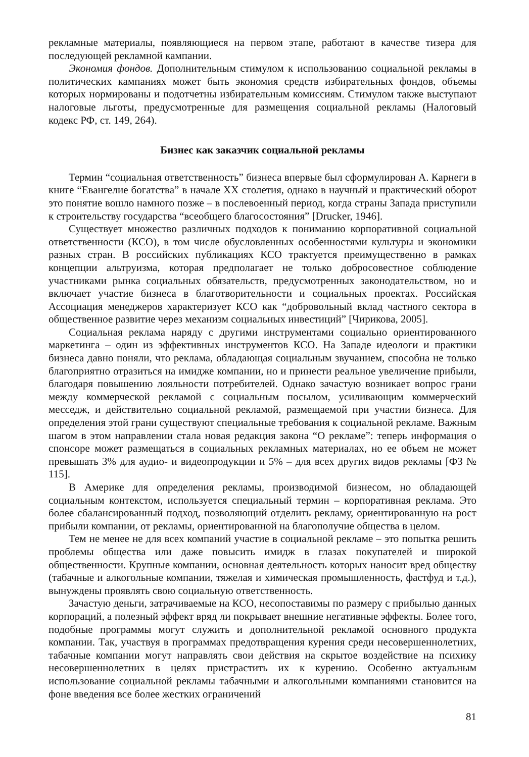рекламные материалы, появляющиеся на первом этапе, работают в качестве тизера для последующей рекламной кампании.
Экономия фондов. Дополнительным стимулом к использованию социальной рекламы в политических кампаниях может быть экономия средств избирательных фондов, объемы которых нормированы и подотчетны избирательным комиссиям. Стимулом также выступают налоговые льготы, предусмотренные для размещения социальной рекламы (Налоговый кодекс РФ, ст. 149, 264).
Бизнес как заказчик социальной рекламы
Термин “социальная ответственность” бизнеса впервые был сформулирован А. Карнеги в книге “Евангелие богатства” в начале XX столетия, однако в научный и практический оборот это понятие вошло намного позже – в послевоенный период, когда страны Запада приступили к строительству государства “всеобщего благосостояния” [Drucker, 1946].
Существует множество различных подходов к пониманию корпоративной социальной ответственности (КСО), в том числе обусловленных особенностями культуры и экономики разных стран. В российских публикациях КСО трактуется преимущественно в рамках концепции альтруизма, которая предполагает не только добросовестное соблюдение участниками рынка социальных обязательств, предусмотренных законодательством, но и включает участие бизнеса в благотворительности и социальных проектах. Российская Ассоциация менеджеров характеризует КСО как “добровольный вклад частного сектора в общественное развитие через механизм социальных инвестиций” [Чирикова, 2005].
Социальная реклама наряду с другими инструментами социально ориентированного маркетинга – один из эффективных инструментов КСО. На Западе идеологи и практики бизнеса давно поняли, что реклама, обладающая социальным звучанием, способна не только благоприятно отразиться на имидже компании, но и принести реальное увеличение прибыли, благодаря повышению лояльности потребителей. Однако зачастую возникает вопрос грани между коммерческой рекламой с социальным посылом, усиливающим коммерческий месседж, и действительно социальной рекламой, размещаемой при участии бизнеса. Для определения этой грани существуют специальные требования к социальной рекламе. Важным шагом в этом направлении стала новая редакция закона “О рекламе”: теперь информация о спонсоре может размещаться в социальных рекламных материалах, но ее объем не может превышать 3% для аудио- и видеопродукции и 5% – для всех других видов рекламы [ФЗ № 115].
В Америке для определения рекламы, производимой бизнесом, но обладающей социальным контекстом, используется специальный термин – корпоративная реклама. Это более сбалансированный подход, позволяющий отделить рекламу, ориентированную на рост прибыли компании, от рекламы, ориентированной на благополучие общества в целом.
Тем не менее не для всех компаний участие в социальной рекламе – это попытка решить проблемы общества или даже повысить имидж в глазах покупателей и широкой общественности. Крупные компании, основная деятельность которых наносит вред обществу (табачные и алкогольные компании, тяжелая и химическая промышленность, фастфуд и т.д.), вынуждены проявлять свою социальную ответственность.
Зачастую деньги, затрачиваемые на КСО, несопоставимы по размеру с прибылью данных корпораций, а полезный эффект вряд ли покрывает внешние негативные эффекты. Более того, подобные программы могут служить и дополнительной рекламой основного продукта компании. Так, участвуя в программах предотвращения курения среди несовершеннолетних, табачные компании могут направлять свои действия на скрытое воздействие на психику несовершеннолетних в целях пристрастить их к курению. Особенно актуальным использование социальной рекламы табачными и алкогольными компаниями становится на фоне введения все более жестких ограничений
81